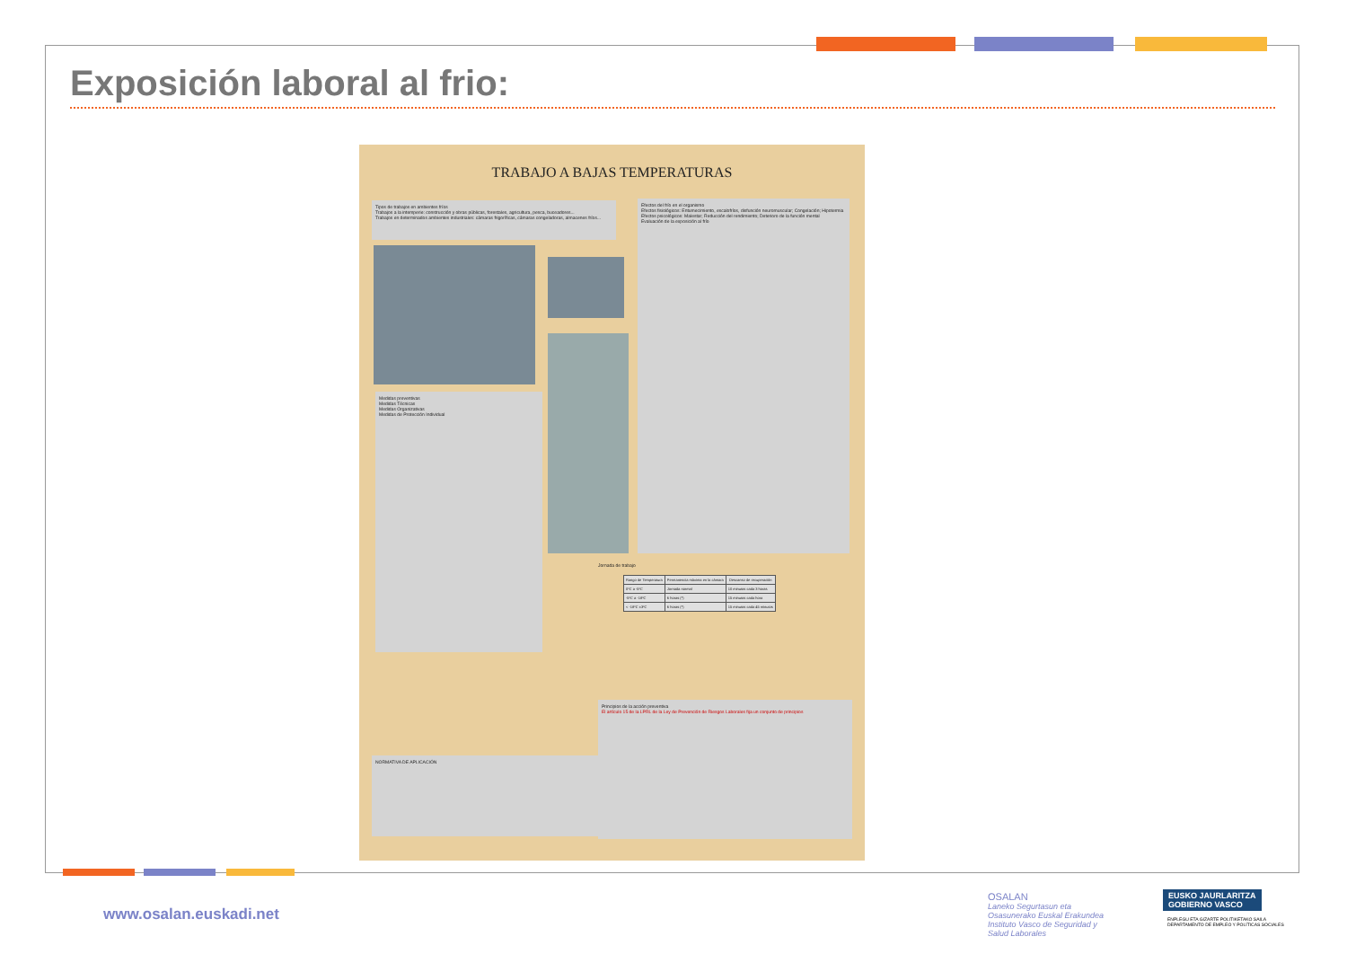Exposición laboral al frio:
TRABAJO A BAJAS TEMPERATURAS
Tipos de trabajos en ambientes fríos
Trabajos a la intemperie: construcción y obras públicas, forestales, agricultura, pesca, buceadores...
Trabajos en determinados ambientes industriales: cámaras frigoríficas, cámaras congeladoras, almacenes fríos...
Efectos del frío en el organismo
Efectos fisiológicos: Entumecimiento, escalofríos, disfunción neuromuscular; Congelación; Hipotermia
Efectos psicológicos: Malestar; Reducción del rendimiento; Deterioro de la función mental
Evaluación de la exposición al frío
Medidas preventivas
Medidas Técnicas
Medidas Organizativas
Medidas de Protección Individual
Jornada de trabajo
| Rango de Temperatura | Permanencia máxima en la cámara | Descanso de recuperación |
| --- | --- | --- |
| 0ºC a -5ºC | Jornada normal | 10 minutos cada 3 horas |
| -5ºC a -18ºC | 6 horas (*) | 15 minutos cada hora |
| < -18ºC ±3ºC | 6 horas (*) | 15 minutos cada 45 minutos |
NORMATIVA DE APLICACIÓN
Principios de la acción preventiva
El artículo 15 de la LPRL de la Ley de Prevención de Riesgos Laborales fija un conjunto de principios
www.osalan.euskadi.net
OSALAN
Laneko Segurtasun eta
Osasunerako Euskal Erakundea
Instituto Vasco de Seguridad y
Salud Laborales
EUSKO JAURLARITZA
GOBIERNO VASCO
ENPLEGU ETA GIZARTE POLITIKETAKO SAILA
DEPARTAMENTO DE EMPLEO Y POLÍTICAS SOCIALES